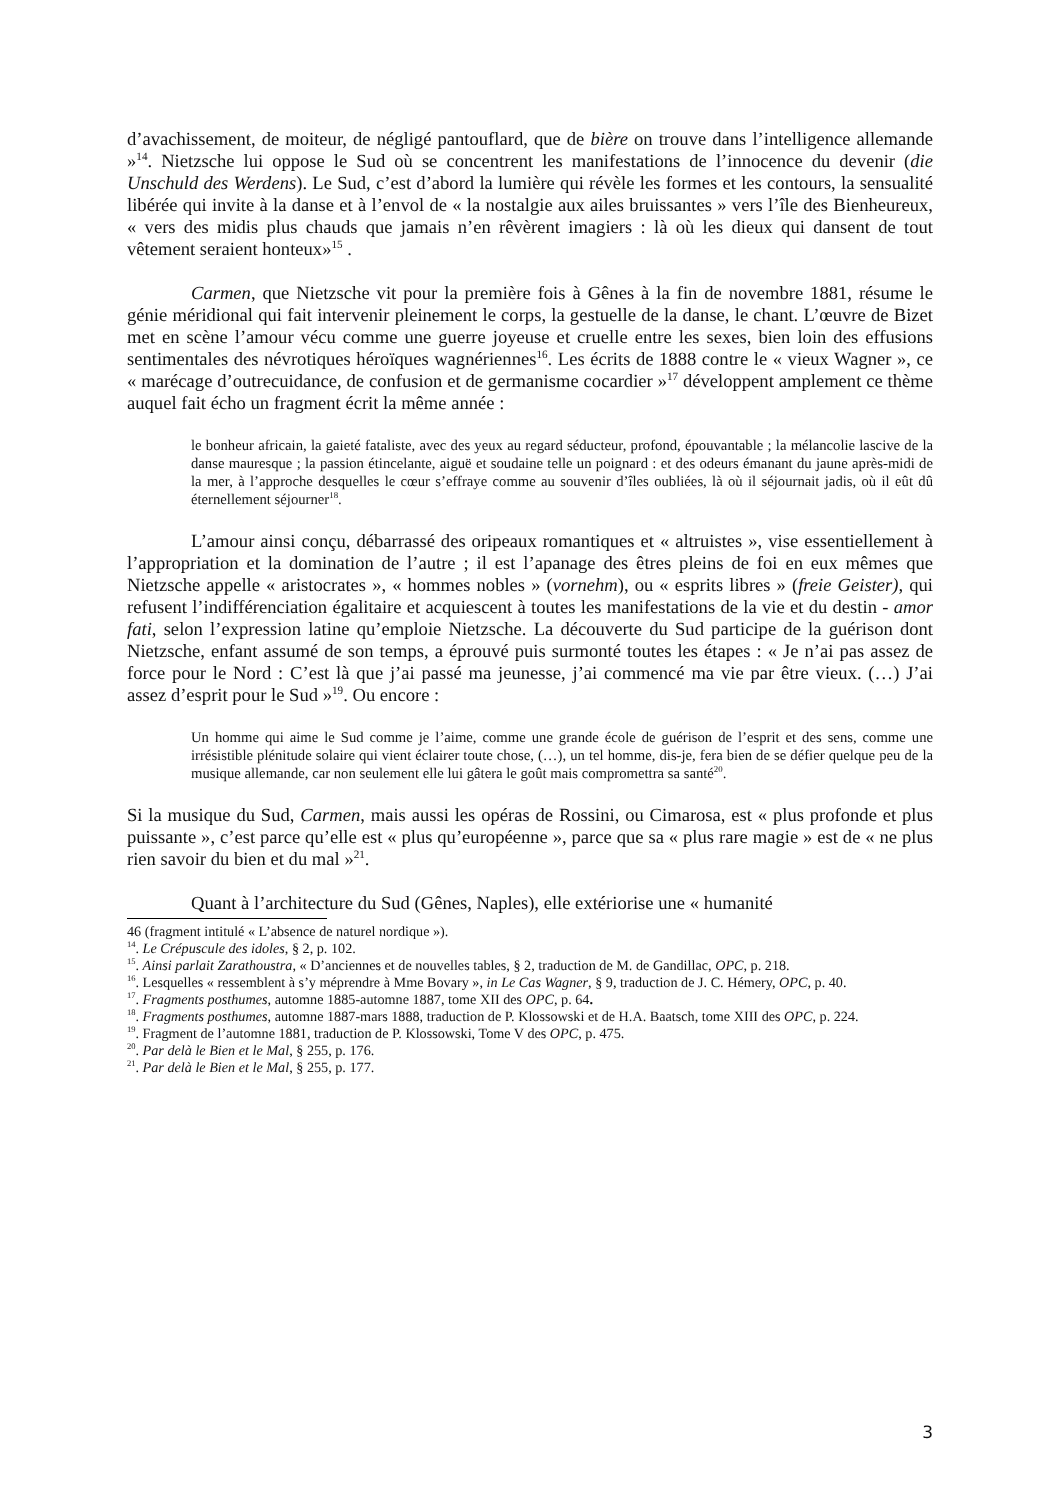d’avachissement, de moiteur, de négligé pantouflard, que de bière on trouve dans l’intelligence allemande »<sup>14</sup>. Nietzsche lui oppose le Sud où se concentrent les manifestations de l’innocence du devenir (die Unschuld des Werdens). Le Sud, c’est d’abord la lumière qui révèle les formes et les contours, la sensualité libérée qui invite à la danse et à l’envol de « la nostalgie aux ailes bruissantes » vers l’île des Bienheureux, « vers des midis plus chauds que jamais n’en rêvèrent imagiers : là où les dieux qui dansent de tout vêtement seraient honteux»<sup>15</sup> .
Carmen, que Nietzsche vit pour la première fois à Gênes à la fin de novembre 1881, résume le génie méridional qui fait intervenir pleinement le corps, la gestuelle de la danse, le chant. L’œuvre de Bizet met en scène l’amour vécu comme une guerre joyeuse et cruelle entre les sexes, bien loin des effusions sentimentales des névrotiques héroïques wagnériennes<sup>16</sup>. Les écrits de 1888 contre le « vieux Wagner », ce « marécage d’outrecuidance, de confusion et de germanisme cocardier »<sup>17</sup> développent amplement ce thème auquel fait écho un fragment écrit la même année :
le bonheur africain, la gaieté fataliste, avec des yeux au regard séducteur, profond, épouvantable ; la mélancolie lascive de la danse mauresque ; la passion étincelante, aiguë et soudaine telle un poignard : et des odeurs émanant du jaune après-midi de la mer, à l’approche desquelles le cœur s’effraye comme au souvenir d’îles oubliées, là où il séjournait jadis, où il eût dû éternellement séjourner<sup>18</sup>.
L’amour ainsi conçu, débarrassé des oripeaux romantiques et « altruistes », vise essentiellement à l’appropriation et la domination de l’autre ; il est l’apanage des êtres pleins de foi en eux mêmes que Nietzsche appelle « aristocrates », « hommes nobles » (vornehm), ou « esprits libres » (freie Geister), qui refusent l’indifférenciation égalitaire et acquiescent à toutes les manifestations de la vie et du destin - amor fati, selon l’expression latine qu’emploie Nietzsche. La découverte du Sud participe de la guérison dont Nietzsche, enfant assumé de son temps, a éprouvé puis surmonté toutes les étapes : « Je n’ai pas assez de force pour le Nord : C’est là que j’ai passé ma jeunesse, j’ai commencé ma vie par être vieux. (…) J’ai assez d’esprit pour le Sud »<sup>19</sup>. Ou encore :
Un homme qui aime le Sud comme je l’aime, comme une grande école de guérison de l’esprit et des sens, comme une irrésistible plénitude solaire qui vient éclairer toute chose, (…), un tel homme, dis-je, fera bien de se défier quelque peu de la musique allemande, car non seulement elle lui gâtera le goût mais compromettra sa santé<sup>20</sup>.
Si la musique du Sud, Carmen, mais aussi les opéras de Rossini, ou Cimarosa, est « plus profonde et plus puissante », c’est parce qu’elle est « plus qu’européenne », parce que sa « plus rare magie » est de « ne plus rien savoir du bien et du mal »<sup>21</sup>.
Quant à l’architecture du Sud (Gênes, Naples), elle extériorise une « humanité
46 (fragment intitulé « L’absence de naturel nordique »).
<sup>14</sup>. Le Crépuscule des idoles, § 2, p. 102.
<sup>15</sup>. Ainsi parlait Zarathoustra, « D’anciennes et de nouvelles tables, § 2, traduction de M. de Gandillac, OPC, p. 218.
<sup>16</sup>. Lesquelles « ressemblent à s’y méprendre à Mme Bovary », in Le Cas Wagner, § 9, traduction de J. C. Hémery, OPC, p. 40.
<sup>17</sup>. Fragments posthumes, automne 1885-automne 1887, tome XII des OPC, p. 64.
<sup>18</sup>. Fragments posthumes, automne 1887-mars 1888, traduction de P. Klossowski et de H.A. Baatsch, tome XIII des OPC, p. 224.
<sup>19</sup>. Fragment de l’automne 1881, traduction de P. Klossowski, Tome V des OPC, p. 475.
<sup>20</sup>. Par delà le Bien et le Mal, § 255, p. 176.
<sup>21</sup>. Par delà le Bien et le Mal, § 255, p. 177.
3